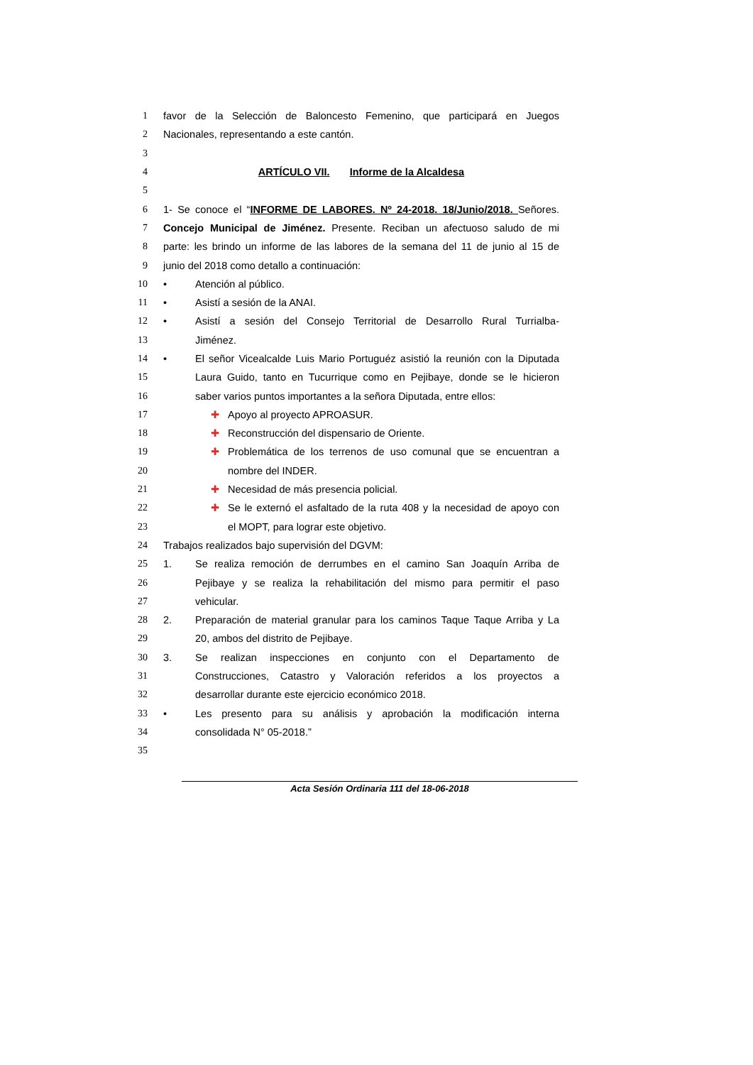1 favor de la Selección de Baloncesto Femenino, que participará en Juegos
2 Nacionales, representando a este cantón.
3
4 ARTÍCULO VII. Informe de la Alcaldesa
5
6 1- Se conoce el “INFORME DE LABORES. Nº 24-2018. 18/Junio/2018. Señores.
7 Concejo Municipal de Jiménez. Presente. Reciban un afectuoso saludo de mi
8 parte: les brindo un informe de las labores de la semana del 11 de junio al 15 de
9 junio del 2018 como detallo a continuación:
10 • Atención al público.
11 • Asistí a sesión de la ANAI.
12 • Asistí a sesión del Consejo Territorial de Desarrollo Rural Turrialba-
13 Jiménez.
14 • El señor Vicealcalde Luis Mario Portuguéz asistió la reunión con la Diputada
15 Laura Guido, tanto en Tucurrique como en Pejibaye, donde se le hicieron
16 saber varios puntos importantes a la señora Diputada, entre ellos:
17 ✚ Apoyo al proyecto APROASUR.
18 ✚ Reconstrucción del dispensario de Oriente.
19 ✚ Problemática de los terrenos de uso comunal que se encuentran a
20 nombre del INDER.
21 ✚ Necesidad de más presencia policial.
22 ✚ Se le externó el asfaltado de la ruta 408 y la necesidad de apoyo con
23 el MOPT, para lograr este objetivo.
24 Trabajos realizados bajo supervisión del DGVM:
25 1. Se realiza remoción de derrumbes en el camino San Joaquín Arriba de
26 Pejibaye y se realiza la rehabilitación del mismo para permitir el paso
27 vehicular.
28 2. Preparación de material granular para los caminos Taque Taque Arriba y La
29 20, ambos del distrito de Pejibaye.
30 3. Se realizan inspecciones en conjunto con el Departamento de
31 Construcciones, Catastro y Valoración referidos a los proyectos a
32 desarrollar durante este ejercicio económico 2018.
33 • Les presento para su análisis y aprobación la modificación interna
34 consolidada N° 05-2018.”
35
Acta Sesión Ordinaria 111 del 18-06-2018